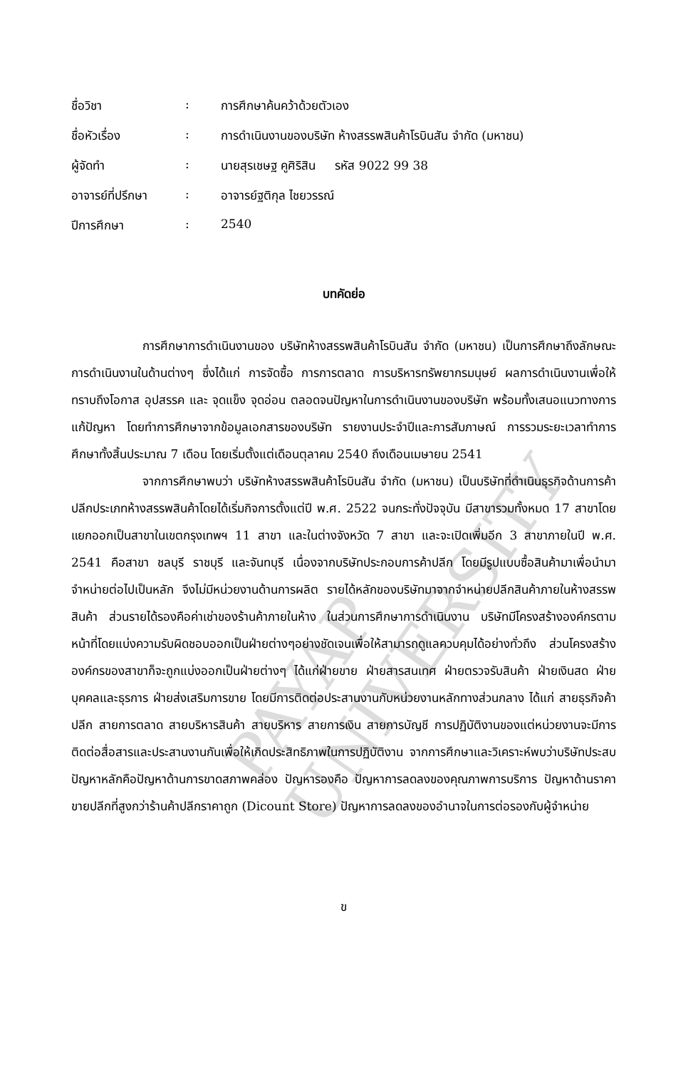PAYAP UNIVERSITY
| ชื่อวิชา | : | การศึกษาค้นคว้าด้วยตัวเอง |
| ชื่อหัวเรื่อง | : | การดำเนินงานของบริษัท ห้างสรรพสินค้าโรบินสัน จำกัด (มหาชน) |
| ผู้จัดทำ | : | นายสุรเชษฐ คูศิริสิน รหัส 9022 99 38 |
| อาจารย์ที่ปรึกษา | : | อาจารย์ฐติกุล ไชยวรรณ์ |
| ปีการศึกษา | : | 2540 |
บทคัดย่อ
การศึกษาการดำเนินงานของ บริษัทห้างสรรพสินค้าโรบินสัน จำกัด (มหาชน) เป็นการศึกษาถึงลักษณะการดำเนินงานในด้านต่างๆ ซึ่งได้แก่ การจัดซื้อ การการตลาด การบริหารทรัพยากรมนุษย์ ผลการดำเนินงานเพื่อให้ทราบถึงโอกาส อุปสรรค และ จุดแข็ง จุดอ่อน ตลอดจนปัญหาในการดำเนินงานของบริษัท พร้อมทั้งเสนอแนวทางการแก้ปัญหา โดยทำการศึกษาจากข้อมูลเอกสารของบริษัท รายงานประจำปีและการสัมภาษณ์ การรวมระยะเวลาทำการศึกษาทั้งสิ้นประมาณ 7 เดือน โดยเริ่มตั้งแต่เดือนตุลาคม 2540 ถึงเดือนเมษายน 2541
จากการศึกษาพบว่า บริษัทห้างสรรพสินค้าโรบินสัน จำกัด (มหาชน) เป็นบริษัทที่ดำเนินธุรกิจด้านการค้าปลีกประเภทห้างสรรพสินค้าโดยได้เริ่มกิจการตั้งแต่ปี พ.ศ. 2522 จนกระทั่งปัจจุบัน มีสาขารวมทั้งหมด 17 สาขาโดยแยกออกเป็นสาขาในเขตกรุงเทพฯ 11 สาขา และในต่างจังหวัด 7 สาขา และจะเปิดเพิ่มอีก 3 สาขาภายในปี พ.ศ. 2541 คือสาขา ชลบุรี ราชบุรี และจันทบุรี เนื่องจากบริษัทประกอบการค้าปลีก โดยมีรูปแบบซื้อสินค้ามาเพื่อนำมาจำหน่ายต่อไปเป็นหลัก จึงไม่มีหน่วยงานด้านการผลิต รายได้หลักของบริษัทมาจากจำหน่ายปลีกสินค้าภายในห้างสรรพสินค้า ส่วนรายได้รองคือค่าเช่าของร้านค้าภายในห้าง ในส่วนการศึกษาการดำเนินงาน บริษัทมีโครงสร้างองค์กรตามหน้าที่โดยแบ่งความรับผิดชอบออกเป็นฝ่ายต่างๆอย่างชัดเจนเพื่อให้สามารถดูแลควบคุมได้อย่างทั่วถึง ส่วนโครงสร้างองค์กรของสาขาก็จะถูกแบ่งออกเป็นฝ่ายต่างๆ ได้แก่ฝ่ายขาย ฝ่ายสารสนเทศ ฝ่ายตรวจรับสินค้า ฝ่ายเงินสด ฝ่ายบุคคลและธุรการ ฝ่ายส่งเสริมการขาย โดยมีการติดต่อประสานงานกับหน่วยงานหลักทางส่วนกลาง ได้แก่ สายธุรกิจค้าปลีก สายการตลาด สายบริหารสินค้า สายบริหาร สายการเงิน สายการบัญชี การปฏิบัติงานของแต่หน่วยงานจะมีการติดต่อสื่อสารและประสานงานกันเพื่อให้เกิดประสิทธิภาพในการปฏิบัติงาน จากการศึกษาและวิเคราะห์พบว่าบริษัทประสบปัญหาหลักคือปัญหาด้านการขาดสภาพคล่อง ปัญหารองคือ ปัญหาการลดลงของคุณภาพการบริการ ปัญหาด้านราคาขายปลีกที่สูงกว่าร้านค้าปลีกราคาถูก (Dicount Store) ปัญหาการลดลงของอำนาจในการต่อรองกับผู้จำหน่าย
ข